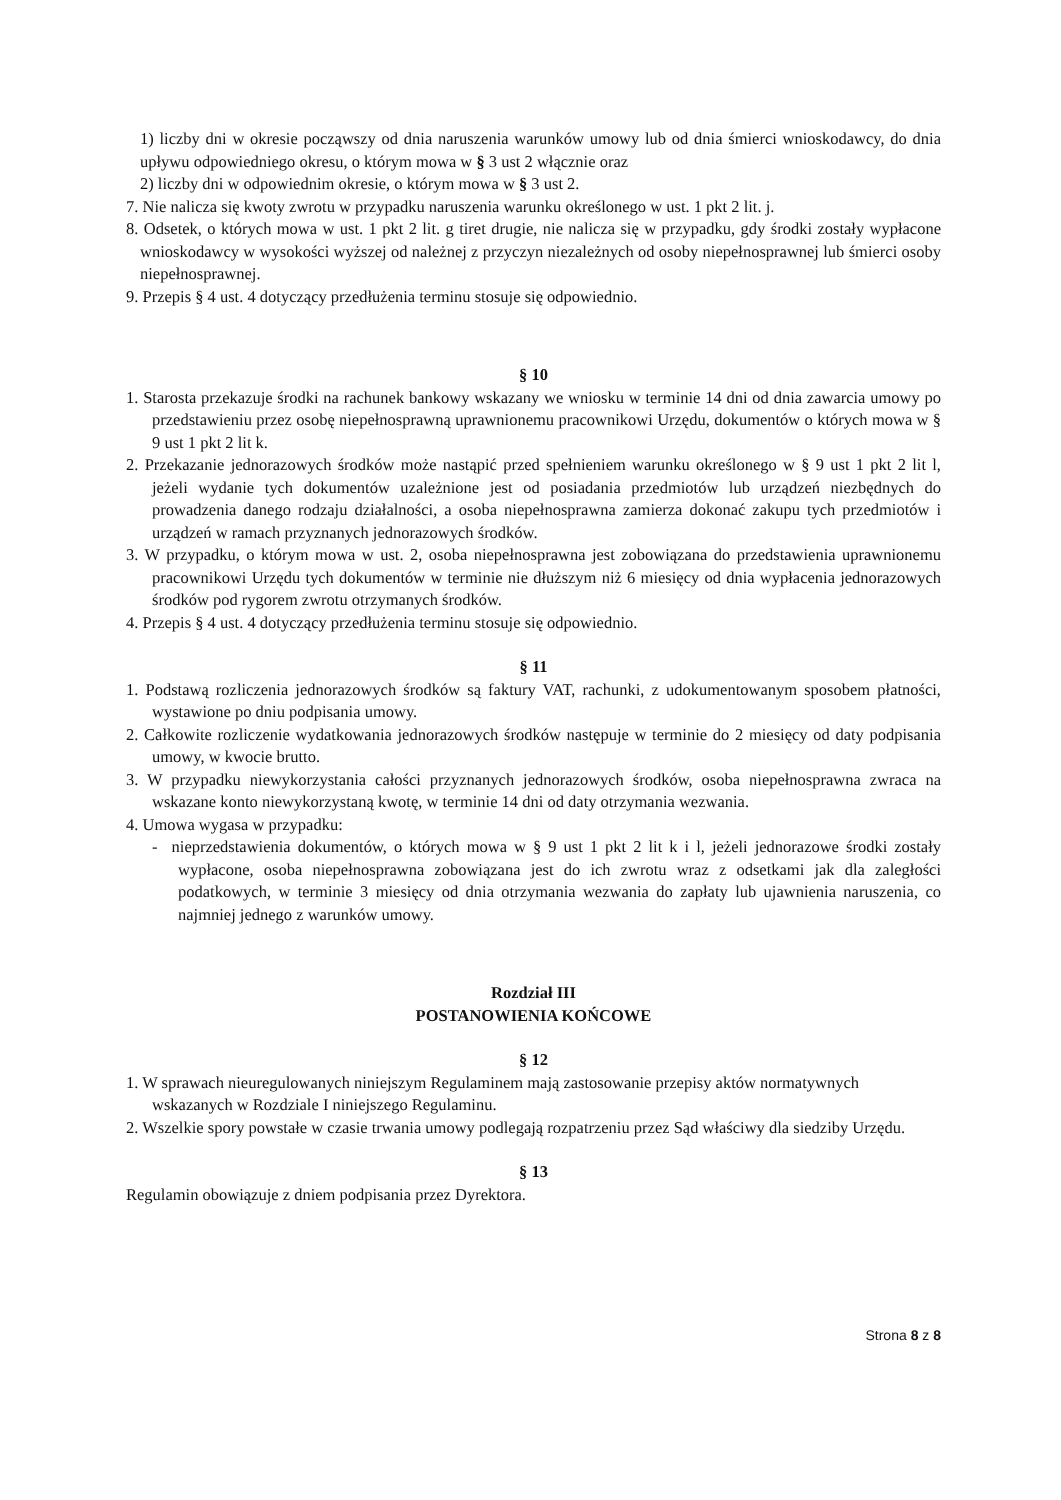1) liczby dni w okresie począwszy od dnia naruszenia warunków umowy lub od dnia śmierci wnioskodawcy, do dnia upływu odpowiedniego okresu, o którym mowa w § 3 ust 2 włącznie oraz
2) liczby dni w odpowiednim okresie, o którym mowa w § 3 ust 2.
7. Nie nalicza się kwoty zwrotu w przypadku naruszenia warunku określonego w ust. 1 pkt 2 lit. j.
8. Odsetek, o których mowa w ust. 1 pkt 2 lit. g tiret drugie, nie nalicza się w przypadku, gdy środki zostały wypłacone wnioskodawcy w wysokości wyższej od należnej z przyczyn niezależnych od osoby niepełnosprawnej lub śmierci osoby niepełnosprawnej.
9. Przepis § 4 ust. 4 dotyczący przedłużenia terminu stosuje się odpowiednio.
§ 10
1. Starosta przekazuje środki na rachunek bankowy wskazany we wniosku w terminie 14 dni od dnia zawarcia umowy po przedstawieniu przez osobę niepełnosprawną uprawnionemu pracownikowi Urzędu, dokumentów o których mowa w § 9 ust 1 pkt 2 lit k.
2. Przekazanie jednorazowych środków może nastąpić przed spełnieniem warunku określonego w § 9 ust 1 pkt 2 lit l, jeżeli wydanie tych dokumentów uzależnione jest od posiadania przedmiotów lub urządzeń niezbędnych do prowadzenia danego rodzaju działalności, a osoba niepełnosprawna zamierza dokonać zakupu tych przedmiotów i urządzeń w ramach przyznanych jednorazowych środków.
3. W przypadku, o którym mowa w ust. 2, osoba niepełnosprawna jest zobowiązana do przedstawienia uprawnionemu pracownikowi Urzędu tych dokumentów w terminie nie dłuższym niż 6 miesięcy od dnia wypłacenia jednorazowych środków pod rygorem zwrotu otrzymanych środków.
4. Przepis § 4 ust. 4 dotyczący przedłużenia terminu stosuje się odpowiednio.
§ 11
1. Podstawą rozliczenia jednorazowych środków są faktury VAT, rachunki, z udokumentowanym sposobem płatności, wystawione po dniu podpisania umowy.
2. Całkowite rozliczenie wydatkowania jednorazowych środków następuje w terminie do 2 miesięcy od daty podpisania umowy, w kwocie brutto.
3. W przypadku niewykorzystania całości przyznanych jednorazowych środków, osoba niepełnosprawna zwraca na wskazane konto niewykorzystaną kwotę, w terminie 14 dni od daty otrzymania wezwania.
4. Umowa wygasa w przypadku:
- nieprzedstawienia dokumentów, o których mowa w § 9 ust 1 pkt 2 lit k i l, jeżeli jednorazowe środki zostały wypłacone, osoba niepełnosprawna zobowiązana jest do ich zwrotu wraz z odsetkami jak dla zaległości podatkowych, w terminie 3 miesięcy od dnia otrzymania wezwania do zapłaty lub ujawnienia naruszenia, co najmniej jednego z warunków umowy.
Rozdział III
POSTANOWIENIA KOŃCOWE
§ 12
1. W sprawach nieuregulowanych niniejszym Regulaminem mają zastosowanie przepisy aktów normatywnych wskazanych w Rozdziale I niniejszego Regulaminu.
2. Wszelkie spory powstałe w czasie trwania umowy podlegają rozpatrzeniu przez Sąd właściwy dla siedziby Urzędu.
§ 13
Regulamin obowiązuje z dniem podpisania przez Dyrektora.
Strona 8 z 8